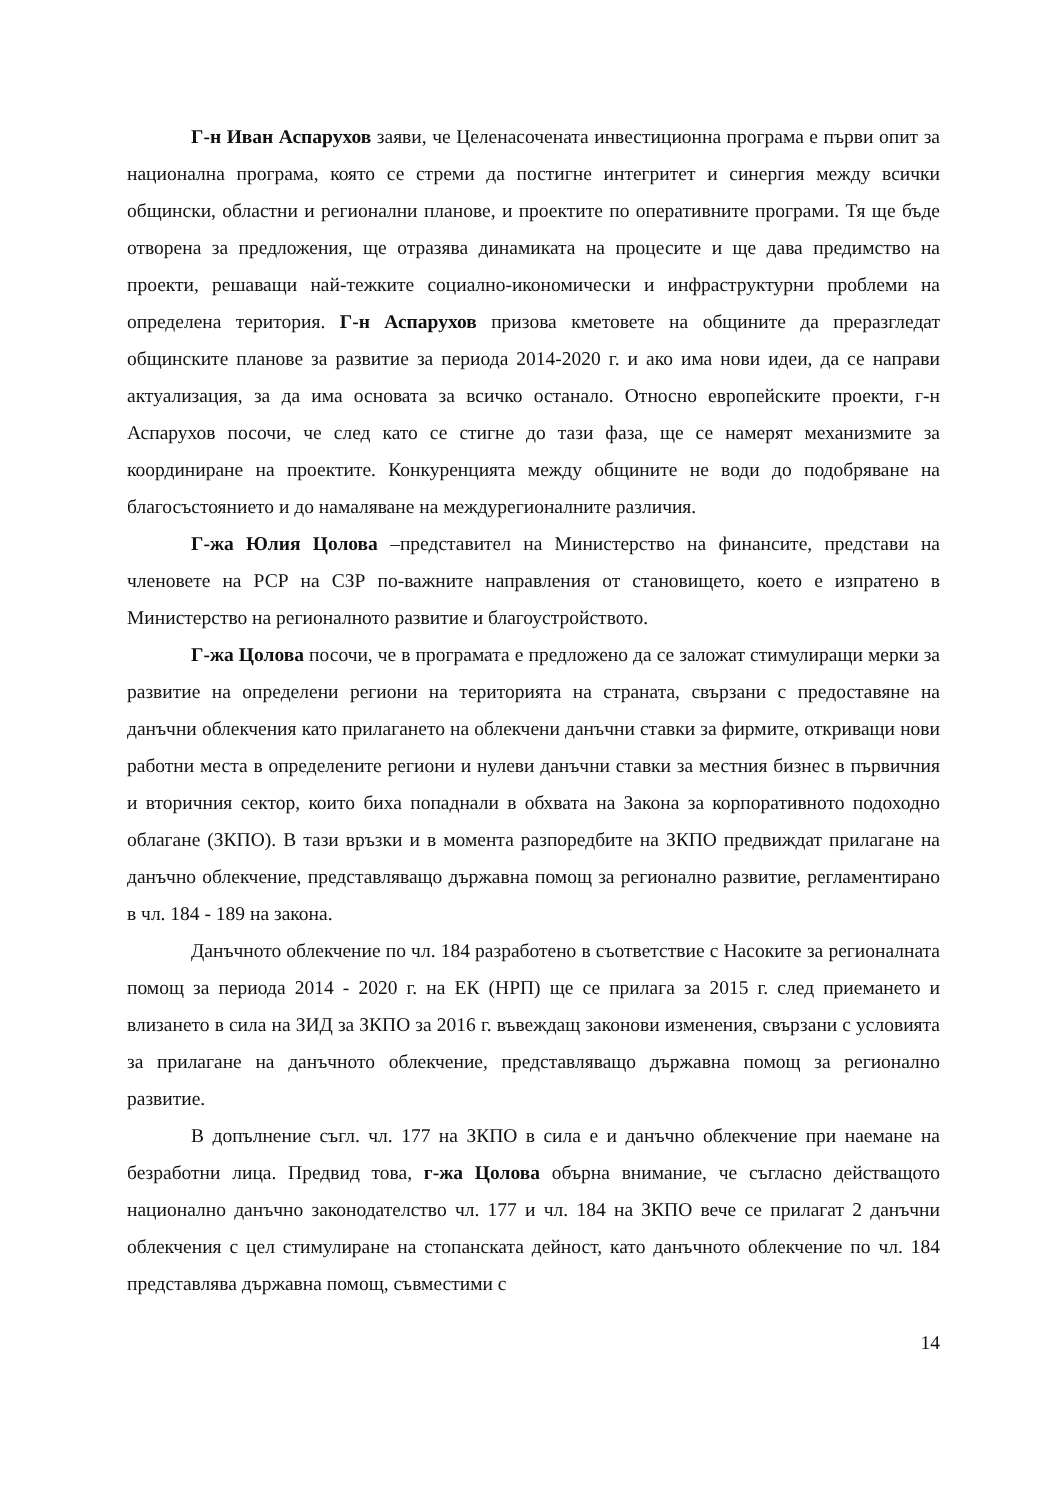Г-н Иван Аспарухов заяви, че Целенасочената инвестиционна програма е първи опит за национална програма, която се стреми да постигне интегритет и синергия между всички общински, областни и регионални планове, и проектите по оперативните програми. Тя ще бъде отворена за предложения, ще отразява динамиката на процесите и ще дава предимство на проекти, решаващи най-тежките социално-икономически и инфраструктурни проблеми на определена територия. Г-н Аспарухов призова кметовете на общините да преразгледат общинските планове за развитие за периода 2014-2020 г. и ако има нови идеи, да се направи актуализация, за да има основата за всичко останало. Относно европейските проекти, г-н Аспарухов посочи, че след като се стигне до тази фаза, ще се намерят механизмите за координиране на проектите. Конкуренцията между общините не води до подобряване на благосъстоянието и до намаляване на междурегионалните различия.
Г-жа Юлия Цолова –представител на Министерство на финансите, представи на членовете на РСР на СЗР по-важните направления от становището, което е изпратено в Министерство на регионалното развитие и благоустройството.
Г-жа Цолова посочи, че в програмата е предложено да се заложат стимулиращи мерки за развитие на определени региони на територията на страната, свързани с предоставяне на данъчни облекчения като прилагането на облекчени данъчни ставки за фирмите, откриващи нови работни места в определените региони и нулеви данъчни ставки за местния бизнес в първичния и вторичния сектор, които биха попаднали в обхвата на Закона за корпоративното подоходно облагане (ЗКПО). В тази връзки и в момента разпоредбите на ЗКПО предвиждат прилагане на данъчно облекчение, представляващо държавна помощ за регионално развитие, регламентирано в чл. 184 - 189 на закона.
Данъчното облекчение по чл. 184 разработено в съответствие с Насоките за регионалната помощ за периода 2014 - 2020 г. на ЕК (НРП) ще се прилага за 2015 г. след приемането и влизането в сила на ЗИД за ЗКПО за 2016 г. въвеждащ законови изменения, свързани с условията за прилагане на данъчното облекчение, представляващо държавна помощ за регионално развитие.
В допълнение съгл. чл. 177 на ЗКПО в сила е и данъчно облекчение при наемане на безработни лица. Предвид това, г-жа Цолова обърна внимание, че съгласно действащото национално данъчно законодателство чл. 177 и чл. 184 на ЗКПО вече се прилагат 2 данъчни облекчения с цел стимулиране на стопанската дейност, като данъчното облекчение по чл. 184 представлява държавна помощ, съвместими с
14